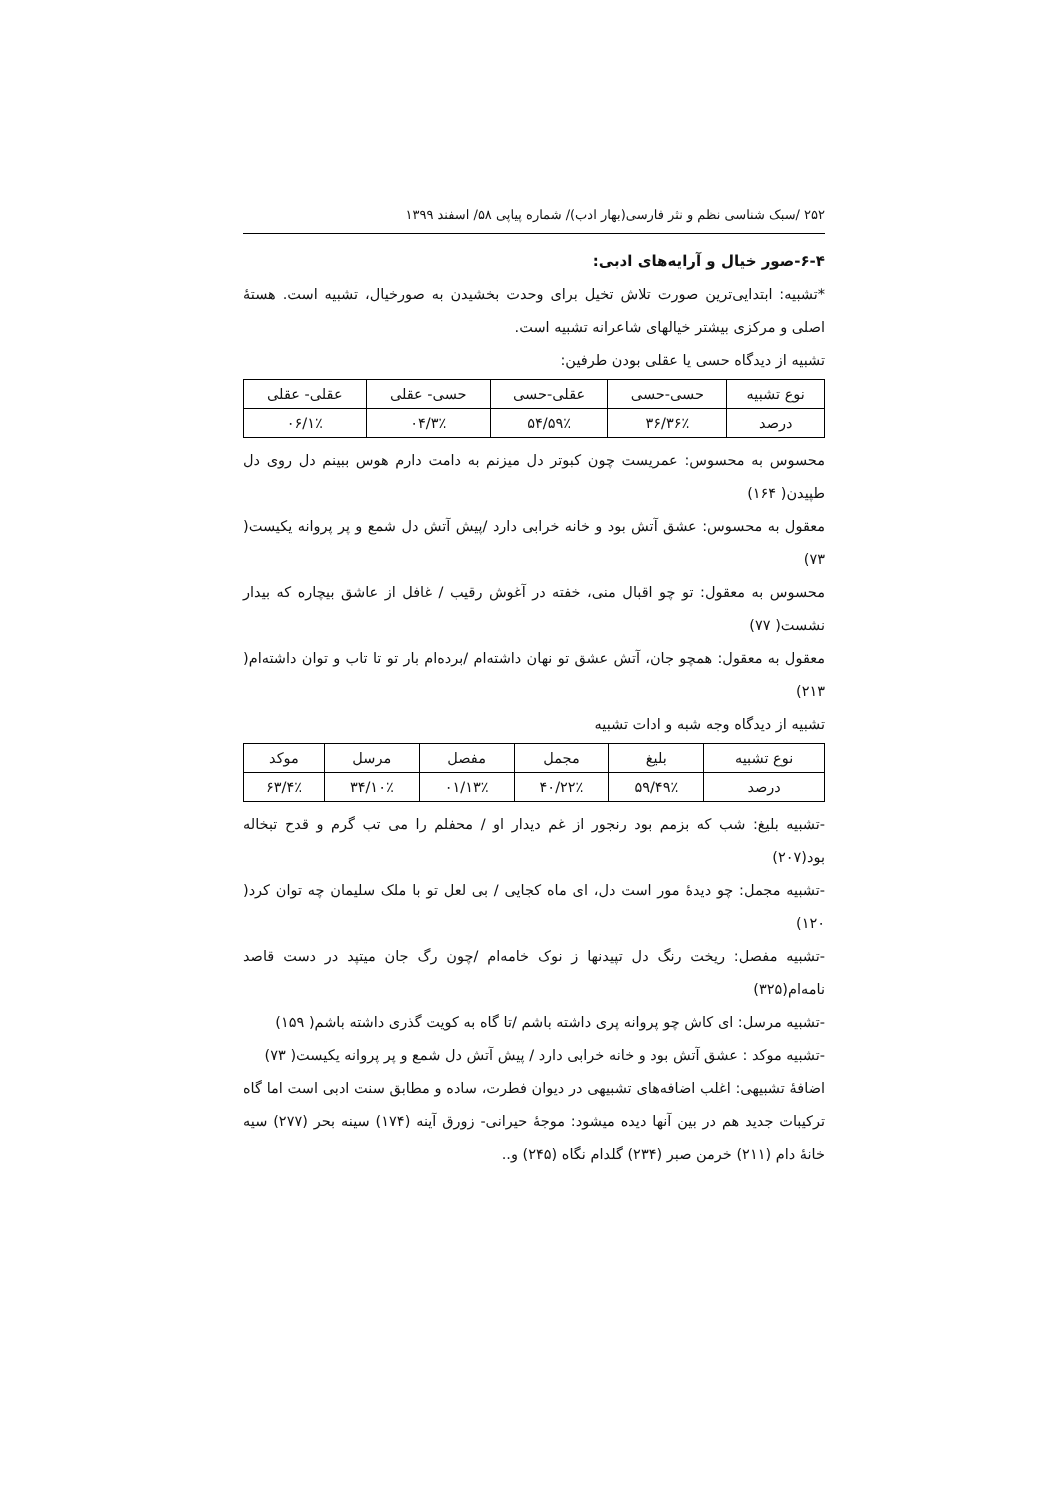۲۵۲ /سبک شناسی نظم و نثر فارسی(بهار ادب)/ شماره پیاپی ۵۸/ اسفند ۱۳۹۹
۶-۴-صور خیال و آرایه‌های ادبی:
*تشبیه: ابتدایی‌ترین صورت تلاش تخیل برای وحدت بخشیدن به صورخیال، تشبیه است. هستهٔ اصلی و مرکزی بیشتر خیالهای شاعرانه تشبیه است.
تشبیه از دیدگاه حسی یا عقلی بودن طرفین:
| نوع تشبیه | حسی-حسی | عقلی-حسی | حسی- عقلی | عقلی- عقلی |
| --- | --- | --- | --- | --- |
| درصد | ۳۶٪/۳۶ | ۵۹٪/۵۴ | ۳٪/۰۴ | ۱٪/۰۶ |
محسوس به محسوس: عمریست چون کبوتر دل میزنم به دامت دارم هوس ببینم دل روی دل طپیدن( ۱۶۴)
معقول به محسوس: عشق آتش بود و خانه خرابی دارد /پیش آتش دل شمع و پر پروانه یکیست( ۷۳)
محسوس به معقول: تو چو اقبال منی، خفته در آغوش رقیب / غافل از عاشق بیچاره که بیدار نشست( ۷۷)
معقول به معقول: همچو جان، آتش عشق تو نهان داشته‌ام /برده‌ام بار تو تا تاب و توان داشته‌ام( ۲۱۳)
تشبیه از دیدگاه وجه شبه و ادات تشبیه
| نوع تشبیه | بلیغ | مجمل | مفصل | مرسل | موکد |
| --- | --- | --- | --- | --- | --- |
| درصد | ۴۹٪/۵۹ | ۲۲٪/۴۰ | ۱۳٪/۰۱ | ۱۰٪/۳۴ | ۴٪/۶۳ |
-تشبیه بلیغ: شب که بزمم بود رنجور از غم دیدار او / محفلم را می تب گرم و قدح تبخاله بود(۲۰۷)
-تشبیه مجمل: چو دیدهٔ مور است دل، ای ماه کجایی / بی لعل تو با ملک سلیمان چه توان کرد( ۱۲۰)
-تشبیه مفصل: ریخت رنگ دل تپیدنها ز نوک خامه‌ام /چون رگ جان میتپد در دست قاصد نامه‌ام(۳۲۵)
-تشبیه مرسل: ای کاش چو پروانه پری داشته باشم /تا گاه به کویت گذری داشته باشم( ۱۵۹)
-تشبیه موکد : عشق آتش بود و خانه خرابی دارد / پیش آتش دل شمع و پر پروانه یکیست( ۷۳)
اضافهٔ تشبیهی: اغلب اضافه‌های تشبیهی در دیوان فطرت، ساده و مطابق سنت ادبی است اما گاه ترکیبات جدید هم در بین آنها دیده میشود: موجهٔ حیرانی- زورق آینه (۱۷۴) سینه بحر (۲۷۷) سیه خانهٔ دام (۲۱۱) خرمن صبر (۲۳۴) گلدام نگاه (۲۴۵) و..